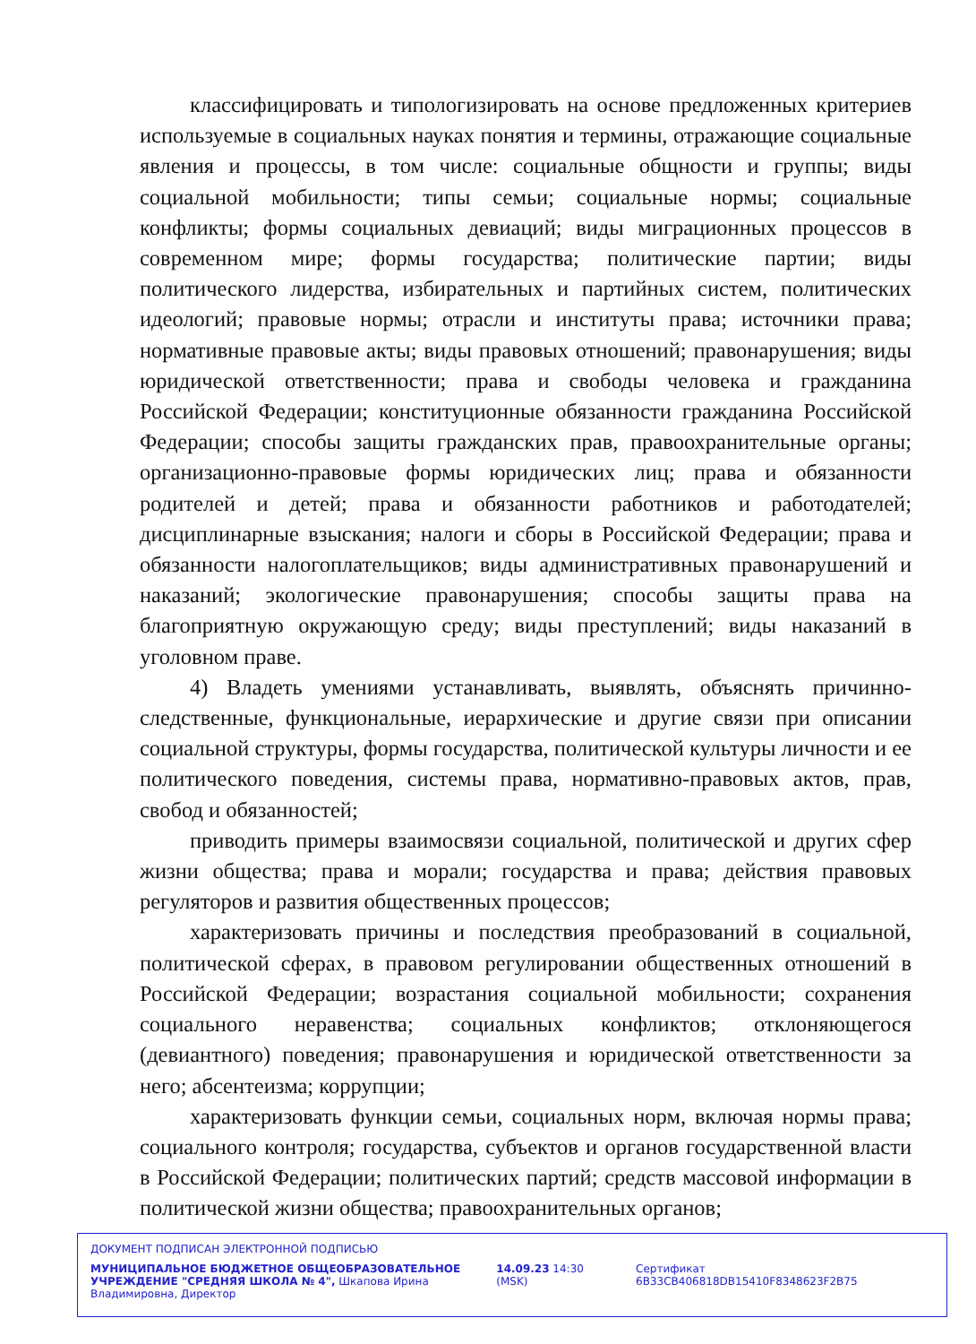классифицировать и типологизировать на основе предложенных критериев используемые в социальных науках понятия и термины, отражающие социальные явления и процессы, в том числе: социальные общности и группы; виды социальной мобильности; типы семьи; социальные нормы; социальные конфликты; формы социальных девиаций; виды миграционных процессов в современном мире; формы государства; политические партии; виды политического лидерства, избирательных и партийных систем, политических идеологий; правовые нормы; отрасли и институты права; источники права; нормативные правовые акты; виды правовых отношений; правонарушения; виды юридической ответственности; права и свободы человека и гражданина Российской Федерации; конституционные обязанности гражданина Российской Федерации; способы защиты гражданских прав, правоохранительные органы; организационно-правовые формы юридических лиц; права и обязанности родителей и детей; права и обязанности работников и работодателей; дисциплинарные взыскания; налоги и сборы в Российской Федерации; права и обязанности налогоплательщиков; виды административных правонарушений и наказаний; экологические правонарушения; способы защиты права на благоприятную окружающую среду; виды преступлений; виды наказаний в уголовном праве.
4) Владеть умениями устанавливать, выявлять, объяснять причинно-следственные, функциональные, иерархические и другие связи при описании социальной структуры, формы государства, политической культуры личности и ее политического поведения, системы права, нормативно-правовых актов, прав, свобод и обязанностей;
приводить примеры взаимосвязи социальной, политической и других сфер жизни общества; права и морали; государства и права; действия правовых регуляторов и развития общественных процессов;
характеризовать причины и последствия преобразований в социальной, политической сферах, в правовом регулировании общественных отношений в Российской Федерации; возрастания социальной мобильности; сохранения социального неравенства; социальных конфликтов; отклоняющегося (девиантного) поведения; правонарушения и юридической ответственности за него; абсентеизма; коррупции;
характеризовать функции семьи, социальных норм, включая нормы права; социального контроля; государства, субъектов и органов государственной власти в Российской Федерации; политических партий; средств массовой информации в политической жизни общества; правоохранительных органов;
ДОКУМЕНТ ПОДПИСАН ЭЛЕКТРОННОЙ ПОДПИСЬЮ
МУНИЦИПАЛЬНОЕ БЮДЖЕТНОЕ ОБЩЕОБРАЗОВАТЕЛЬНОЕ УЧРЕЖДЕНИЕ "СРЕДНЯЯ ШКОЛА № 4", Шкапова Ирина Владимировна, Директор
14.09.23 14:30 (MSK) Сертификат 6B33CB406818DB15410F8348623F2B75